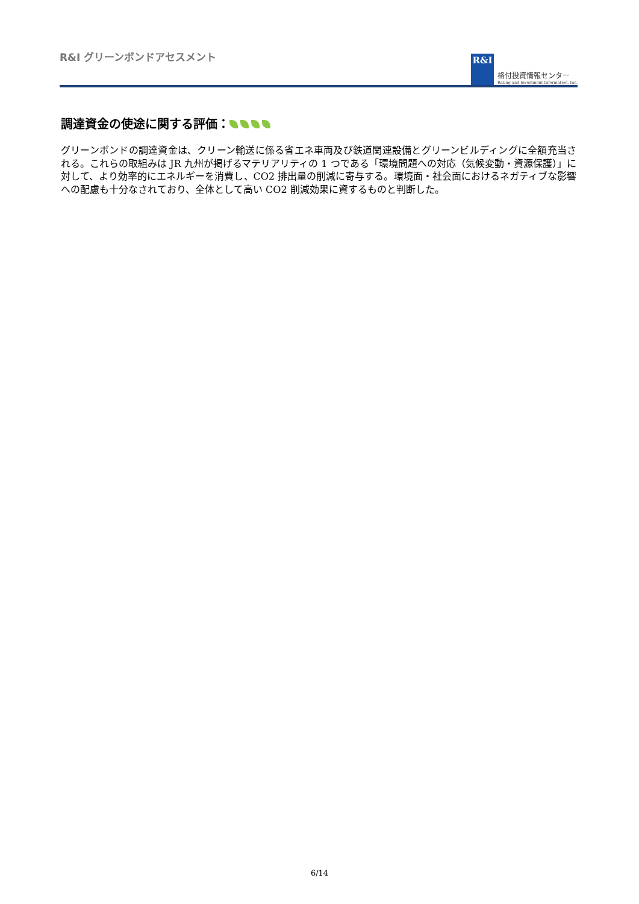R&I グリーンボンドアセスメント
R&I
格付投資情報センター
Rating and Investment Information, Inc.
調達資金の使途に関する評価：
グリーンボンドの調達資金は、クリーン輸送に係る省エネ車両及び鉄道関連設備とグリーンビルディングに全額充当される。これらの取組みは JR 九州が掲げるマテリアリティの 1 つである「環境問題への対応（気候変動・資源保護）」に対して、より効率的にエネルギーを消費し、CO2 排出量の削減に寄与する。環境面・社会面におけるネガティブな影響への配慮も十分なされており、全体として高い CO2 削減効果に資するものと判断した。
6/14